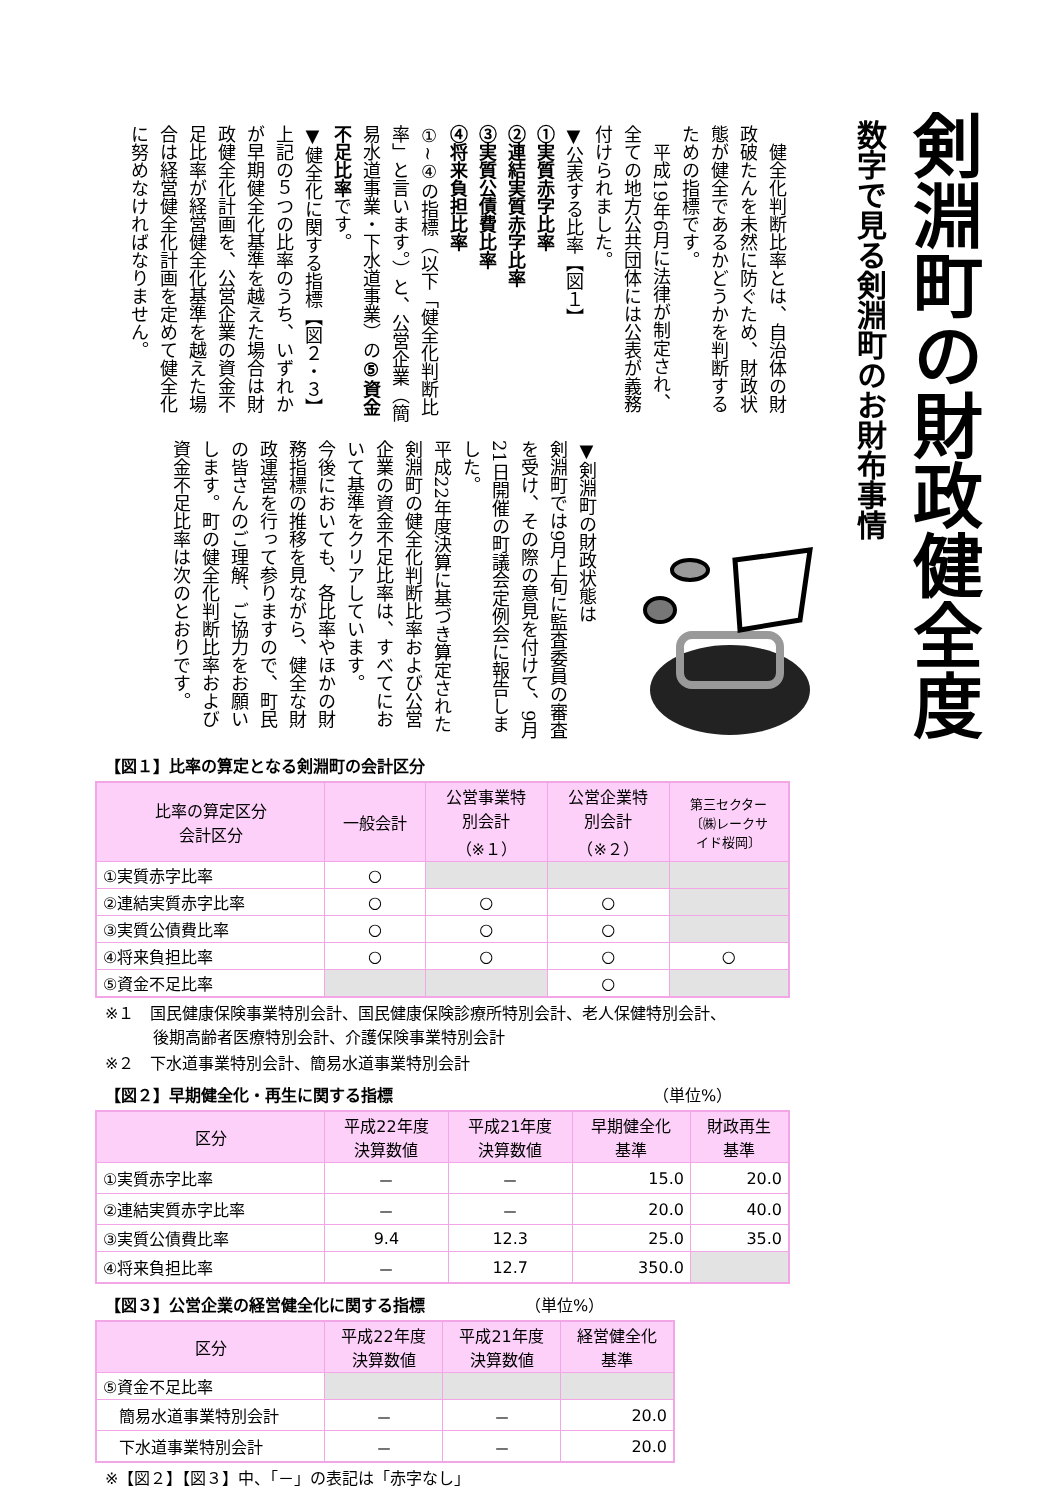剣淵町の財政健全度
数字で見る剣淵町のお財布事情
　健全化判断比率とは、自治体の財政破たんを未然に防ぐため、財政状態が健全であるかどうかを判断するための指標です。
　平成19年6月に法律が制定され、全ての地方公共団体には公表が義務付けられました。
▼公表する比率【図１】
①実質赤字比率
②連結実質赤字比率
③実質公債費比率
④将来負担比率
①~④の指標（以下「健全化判断比率」と言います。）と、公営企業（簡易水道事業・下水道事業）の⑤資金不足比率です。
▼健全化に関する指標【図２・３】
上記の５つの比率のうち、いずれかが早期健全化基準を越えた場合は財政健全化計画を、公営企業の資金不足比率が経営健全化基準を越えた場合は経営健全化計画を定めて健全化に努めなければなりません。
▼剣淵町の財政状態は
剣淵町では9月上旬に監査委員の審査を受け、その際の意見を付けて、9月21日開催の町議会定例会に報告しました。
平成22年度決算に基づき算定された剣淵町の健全化判断比率および公営企業の資金不足比率は、すべてにおいて基準をクリアしています。
今後においても、各比率やほかの財務指標の推移を見ながら、健全な財政運営を行って参りますので、町民の皆さんのご理解、ご協力をお願いします。町の健全化判断比率および資金不足比率は次のとおりです。
【図１】比率の算定となる剣淵町の会計区分
| 比率の算定区分 会計区分 | 一般会計 | 公営事業特 別会計 （※１） | 公営企業特 別会計 （※２） | 第三セクター 〔㈱レークサ イド桜岡〕 |
| --- | --- | --- | --- | --- |
| ①実質赤字比率 | ○ | | | |
| ②連結実質赤字比率 | ○ | ○ | ○ | |
| ③実質公債費比率 | ○ | ○ | ○ | |
| ④将来負担比率 | ○ | ○ | ○ | ○ |
| ⑤資金不足比率 | | | ○ | |
※１　国民健康保険事業特別会計、国民健康保険診療所特別会計、老人保健特別会計、
　　　後期高齢者医療特別会計、介護保険事業特別会計
※２　下水道事業特別会計、簡易水道事業特別会計
【図２】早期健全化・再生に関する指標 （単位%）
| 区分 | 平成22年度 決算数値 | 平成21年度 決算数値 | 早期健全化 基準 | 財政再生 基準 |
| --- | --- | --- | --- | --- |
| ①実質赤字比率 | － | － | 15.0 | 20.0 |
| ②連結実質赤字比率 | － | － | 20.0 | 40.0 |
| ③実質公債費比率 | 9.4 | 12.3 | 25.0 | 35.0 |
| ④将来負担比率 | － | 12.7 | 350.0 | |
【図３】公営企業の経営健全化に関する指標 （単位%）
| 区分 | 平成22年度 決算数値 | 平成21年度 決算数値 | 経営健全化 基準 |
| --- | --- | --- | --- |
| ⑤資金不足比率 | | | |
| 簡易水道事業特別会計 | － | － | 20.0 |
| 下水道事業特別会計 | － | － | 20.0 |
※【図２】【図３】中、「－」の表記は「赤字なし」